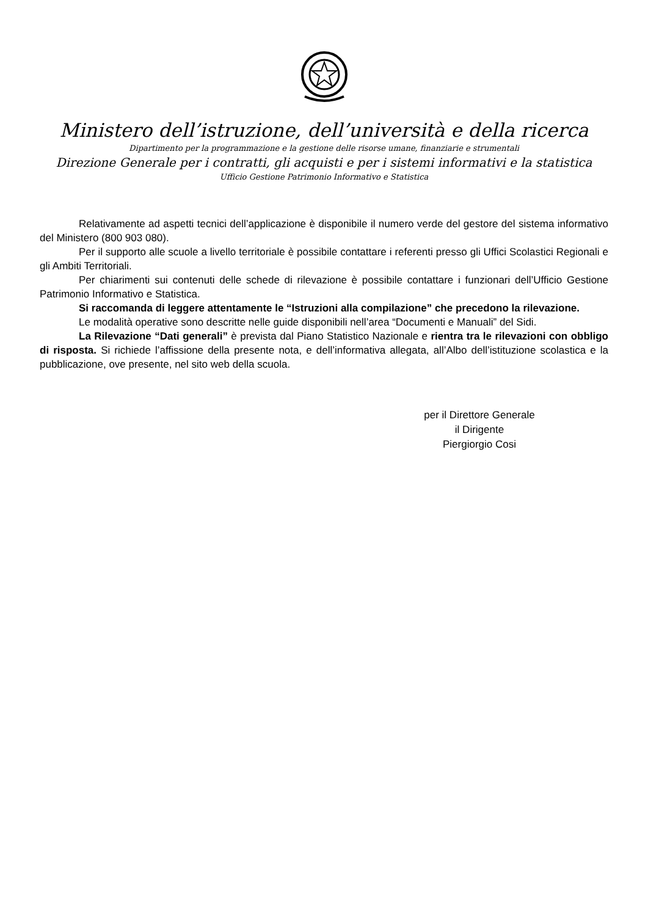Ministero dell’istruzione, dell’università e della ricerca
Dipartimento per la programmazione e la gestione delle risorse umane, finanziarie e strumentali
Direzione Generale per i contratti, gli acquisti e per i sistemi informativi e la statistica
Ufficio Gestione Patrimonio Informativo e Statistica
Relativamente ad aspetti tecnici dell’applicazione è disponibile il numero verde del gestore del sistema informativo del Ministero (800 903 080).
Per il supporto alle scuole a livello territoriale è possibile contattare i referenti presso gli Uffici Scolastici Regionali e gli Ambiti Territoriali.
Per chiarimenti sui contenuti delle schede di rilevazione è possibile contattare i funzionari dell’Ufficio Gestione Patrimonio Informativo e Statistica.
Si raccomanda di leggere attentamente le “Istruzioni alla compilazione” che precedono la rilevazione.
Le modalità operative sono descritte nelle guide disponibili nell’area “Documenti e Manuali” del Sidi.
La Rilevazione “Dati generali” è prevista dal Piano Statistico Nazionale e rientra tra le rilevazioni con obbligo di risposta. Si richiede l’affissione della presente nota, e dell’informativa allegata, all’Albo dell’istituzione scolastica e la pubblicazione, ove presente, nel sito web della scuola.
per il Direttore Generale
il Dirigente
Piergiorgio Cosi